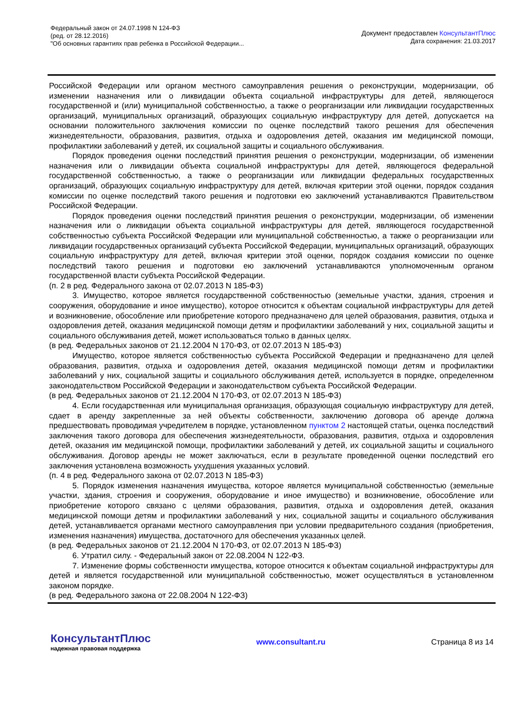Федеральный закон от 24.07.1998 N 124-ФЗ
(ред. от 28.12.2016)
"Об основных гарантиях прав ребенка в Российской Федерации...
Документ предоставлен КонсультантПлюс
Дата сохранения: 21.03.2017
Российской Федерации или органом местного самоуправления решения о реконструкции, модернизации, об изменении назначения или о ликвидации объекта социальной инфраструктуры для детей, являющегося государственной и (или) муниципальной собственностью, а также о реорганизации или ликвидации государственных организаций, муниципальных организаций, образующих социальную инфраструктуру для детей, допускается на основании положительного заключения комиссии по оценке последствий такого решения для обеспечения жизнедеятельности, образования, развития, отдыха и оздоровления детей, оказания им медицинской помощи, профилактики заболеваний у детей, их социальной защиты и социального обслуживания.
Порядок проведения оценки последствий принятия решения о реконструкции, модернизации, об изменении назначения или о ликвидации объекта социальной инфраструктуры для детей, являющегося федеральной государственной собственностью, а также о реорганизации или ликвидации федеральных государственных организаций, образующих социальную инфраструктуру для детей, включая критерии этой оценки, порядок создания комиссии по оценке последствий такого решения и подготовки ею заключений устанавливаются Правительством Российской Федерации.
Порядок проведения оценки последствий принятия решения о реконструкции, модернизации, об изменении назначения или о ликвидации объекта социальной инфраструктуры для детей, являющегося государственной собственностью субъекта Российской Федерации или муниципальной собственностью, а также о реорганизации или ликвидации государственных организаций субъекта Российской Федерации, муниципальных организаций, образующих социальную инфраструктуру для детей, включая критерии этой оценки, порядок создания комиссии по оценке последствий такого решения и подготовки ею заключений устанавливаются уполномоченным органом государственной власти субъекта Российской Федерации.
(п. 2 в ред. Федерального закона от 02.07.2013 N 185-ФЗ)
3. Имущество, которое является государственной собственностью (земельные участки, здания, строения и сооружения, оборудование и иное имущество), которое относится к объектам социальной инфраструктуры для детей и возникновение, обособление или приобретение которого предназначено для целей образования, развития, отдыха и оздоровления детей, оказания медицинской помощи детям и профилактики заболеваний у них, социальной защиты и социального обслуживания детей, может использоваться только в данных целях.
(в ред. Федеральных законов от 21.12.2004 N 170-ФЗ, от 02.07.2013 N 185-ФЗ)
Имущество, которое является собственностью субъекта Российской Федерации и предназначено для целей образования, развития, отдыха и оздоровления детей, оказания медицинской помощи детям и профилактики заболеваний у них, социальной защиты и социального обслуживания детей, используется в порядке, определенном законодательством Российской Федерации и законодательством субъекта Российской Федерации.
(в ред. Федеральных законов от 21.12.2004 N 170-ФЗ, от 02.07.2013 N 185-ФЗ)
4. Если государственная или муниципальная организация, образующая социальную инфраструктуру для детей, сдает в аренду закрепленные за ней объекты собственности, заключению договора об аренде должна предшествовать проводимая учредителем в порядке, установленном пунктом 2 настоящей статьи, оценка последствий заключения такого договора для обеспечения жизнедеятельности, образования, развития, отдыха и оздоровления детей, оказания им медицинской помощи, профилактики заболеваний у детей, их социальной защиты и социального обслуживания. Договор аренды не может заключаться, если в результате проведенной оценки последствий его заключения установлена возможность ухудшения указанных условий.
(п. 4 в ред. Федерального закона от 02.07.2013 N 185-ФЗ)
5. Порядок изменения назначения имущества, которое является муниципальной собственностью (земельные участки, здания, строения и сооружения, оборудование и иное имущество) и возникновение, обособление или приобретение которого связано с целями образования, развития, отдыха и оздоровления детей, оказания медицинской помощи детям и профилактики заболеваний у них, социальной защиты и социального обслуживания детей, устанавливается органами местного самоуправления при условии предварительного создания (приобретения, изменения назначения) имущества, достаточного для обеспечения указанных целей.
(в ред. Федеральных законов от 21.12.2004 N 170-ФЗ, от 02.07.2013 N 185-ФЗ)
6. Утратил силу. - Федеральный закон от 22.08.2004 N 122-ФЗ.
7. Изменение формы собственности имущества, которое относится к объектам социальной инфраструктуры для детей и является государственной или муниципальной собственностью, может осуществляться в установленном законом порядке.
(в ред. Федерального закона от 22.08.2004 N 122-ФЗ)
КонсультантПлюс
надежная правовая поддержка
www.consultant.ru Страница 8 из 14